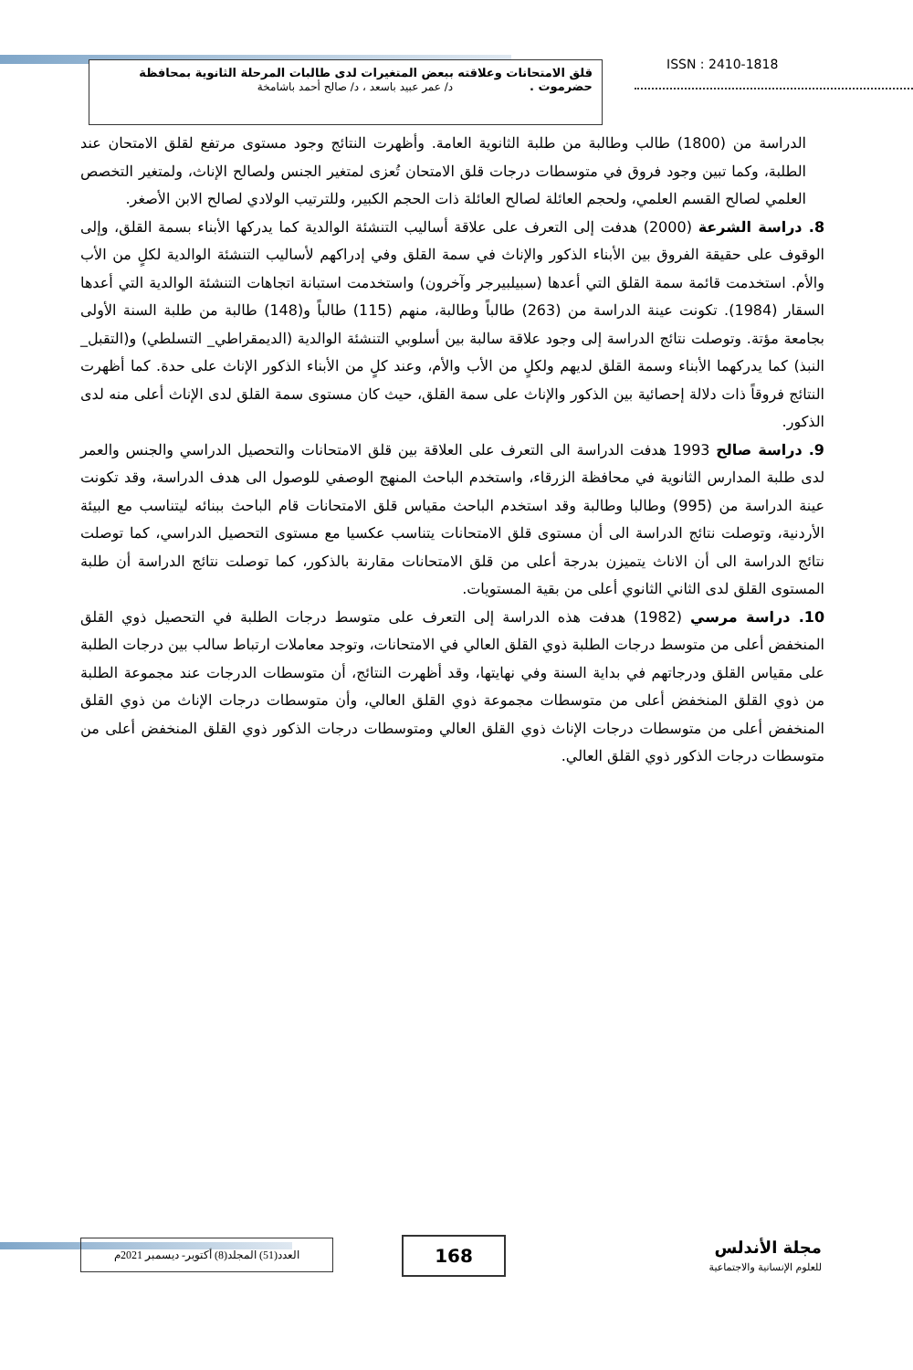ISSN : 2410-1818
قلق الامتحانات وعلاقته ببعض المتغيرات لدى طالبات المرحلة الثانوية بمحافظة
حضرموت . د/ عمر عبيد باسعد ، د/ صالح أحمد باشامخة
الدراسة من (1800) طالب وطالبة من طلبة الثانوية العامة. وأظهرت النتائج وجود مستوى مرتفع لقلق الامتحان عند الطلبة، وكما تبين وجود فروق في متوسطات درجات قلق الامتحان تُعزى لمتغير الجنس ولصالح الإناث، ولمتغير التخصص العلمي لصالح القسم العلمي، ولحجم العائلة لصالح العائلة ذات الحجم الكبير، وللترتيب الولادي لصالح الابن الأصغر.
8. دراسة الشرعة (2000) هدفت إلى التعرف على علاقة أساليب التنشئة الوالدية كما يدركها الأبناء بسمة القلق، وإلى الوقوف على حقيقة الفروق بين الأبناء الذكور والإناث في سمة القلق وفي إدراكهم لأساليب التنشئة الوالدية لكلٍ من الأب والأم. استخدمت قائمة سمة القلق التي أعدها (سبيلبيرجر وآخرون) واستخدمت استبانة اتجاهات التنشئة الوالدية التي أعدها السقار (1984). تكونت عينة الدراسة من (263) طالباً وطالبة، منهم (115) طالباً و(148) طالبة من طلبة السنة الأولى بجامعة مؤتة. وتوصلت نتائج الدراسة إلى وجود علاقة سالبة بين أسلوبي التنشئة الوالدية (الديمقراطي_ التسلطي) و(التقبل_ النبذ) كما يدركهما الأبناء وسمة القلق لديهم ولكلٍ من الأب والأم، وعند كلٍ من الأبناء الذكور الإناث على حدة. كما أظهرت النتائج فروقاً ذات دلالة إحصائية بين الذكور والإناث على سمة القلق، حيث كان مستوى سمة القلق لدى الإناث أعلى منه لدى الذكور.
9. دراسة صالح 1993 هدفت الدراسة الى التعرف على العلاقة بين قلق الامتحانات والتحصيل الدراسي والجنس والعمر لدى طلبة المدارس الثانوية في محافظة الزرقاء، واستخدم الباحث المنهج الوصفي للوصول الى هدف الدراسة، وقد تكونت عينة الدراسة من (995) وطالبا وطالبة وقد استخدم الباحث مقياس قلق الامتحانات قام الباحث ببنائه ليتناسب مع البيئة الأردنية، وتوصلت نتائج الدراسة الى أن مستوى قلق الامتحانات يتناسب عكسيا مع مستوى التحصيل الدراسي، كما توصلت نتائج الدراسة الى أن الاناث يتميزن بدرجة أعلى من قلق الامتحانات مقارنة بالذكور، كما توصلت نتائج الدراسة أن طلبة المستوى القلق لدى الثاني الثانوي أعلى من بقية المستويات.
10. دراسة مرسي (1982) هدفت هذه الدراسة إلى التعرف على متوسط درجات الطلبة في التحصيل ذوي القلق المنخفض أعلى من متوسط درجات الطلبة ذوي القلق العالي في الامتحانات، وتوجد معاملات ارتباط سالب بين درجات الطلبة على مقياس القلق ودرجاتهم في بداية السنة وفي نهايتها، وقد أظهرت النتائج، أن متوسطات الدرجات عند مجموعة الطلبة من ذوي القلق المنخفض أعلى من متوسطات مجموعة ذوي القلق العالي، وأن متوسطات درجات الإناث من ذوي القلق المنخفض أعلى من متوسطات درجات الإناث ذوي القلق العالي ومتوسطات درجات الذكور ذوي القلق المنخفض أعلى من متوسطات درجات الذكور ذوي القلق العالي.
مجلة الأندلس
للعلوم الإنسانية والاجتماعية
168
العدد(51) المجلد(8) أكتوبر- ديسمبر 2021م